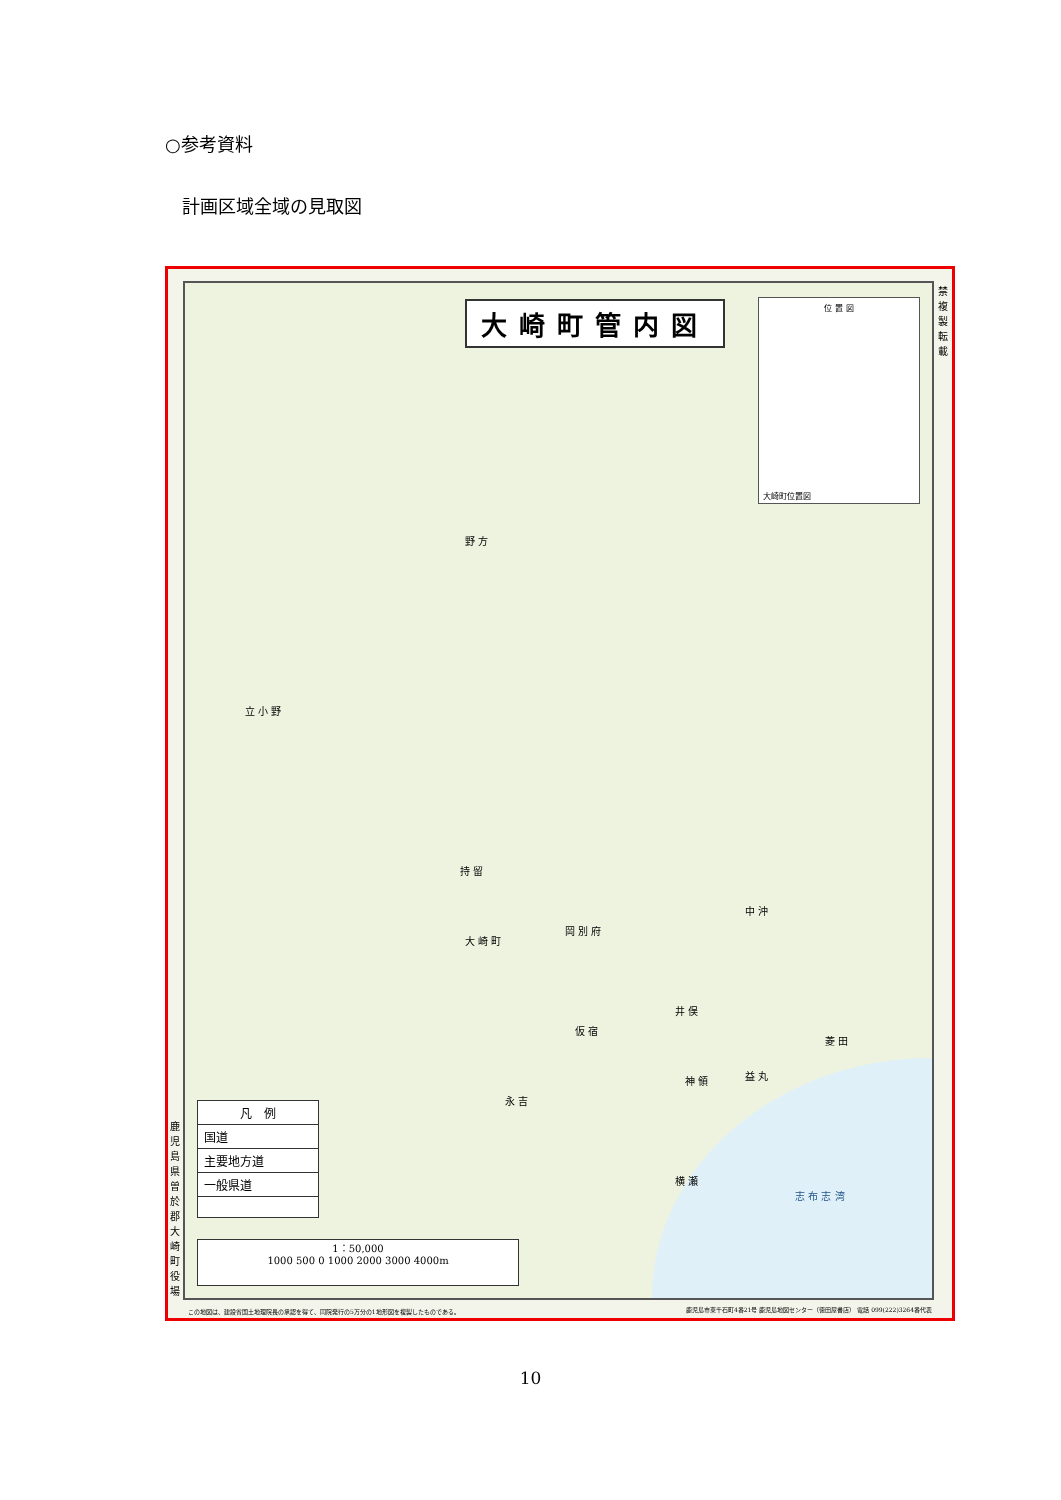○参考資料
計画区域全域の見取図
禁 複 製 転 載
鹿児島県曽於郡大崎町役場
大崎町管内図
位 置 図
大崎町位置図
野 方
立 小 野
持 留
大 崎 町
岡 別 府
仮 宿
永 吉
井 俣
中 沖
菱 田
神 領 益 丸
横 瀬
志 布 志 湾
凡　例
国道
主要地方道
一般県道
1：50,000
1000 500 0 1000 2000 3000 4000m
この地図は、建設省国土地理院長の承認を得て、同院発行の5万分の1地形図を複製したものである。
鹿児島市東千石町4番21号 鹿児島地図センター（徳田屋書店） 電話 099(222)3264番代表
10